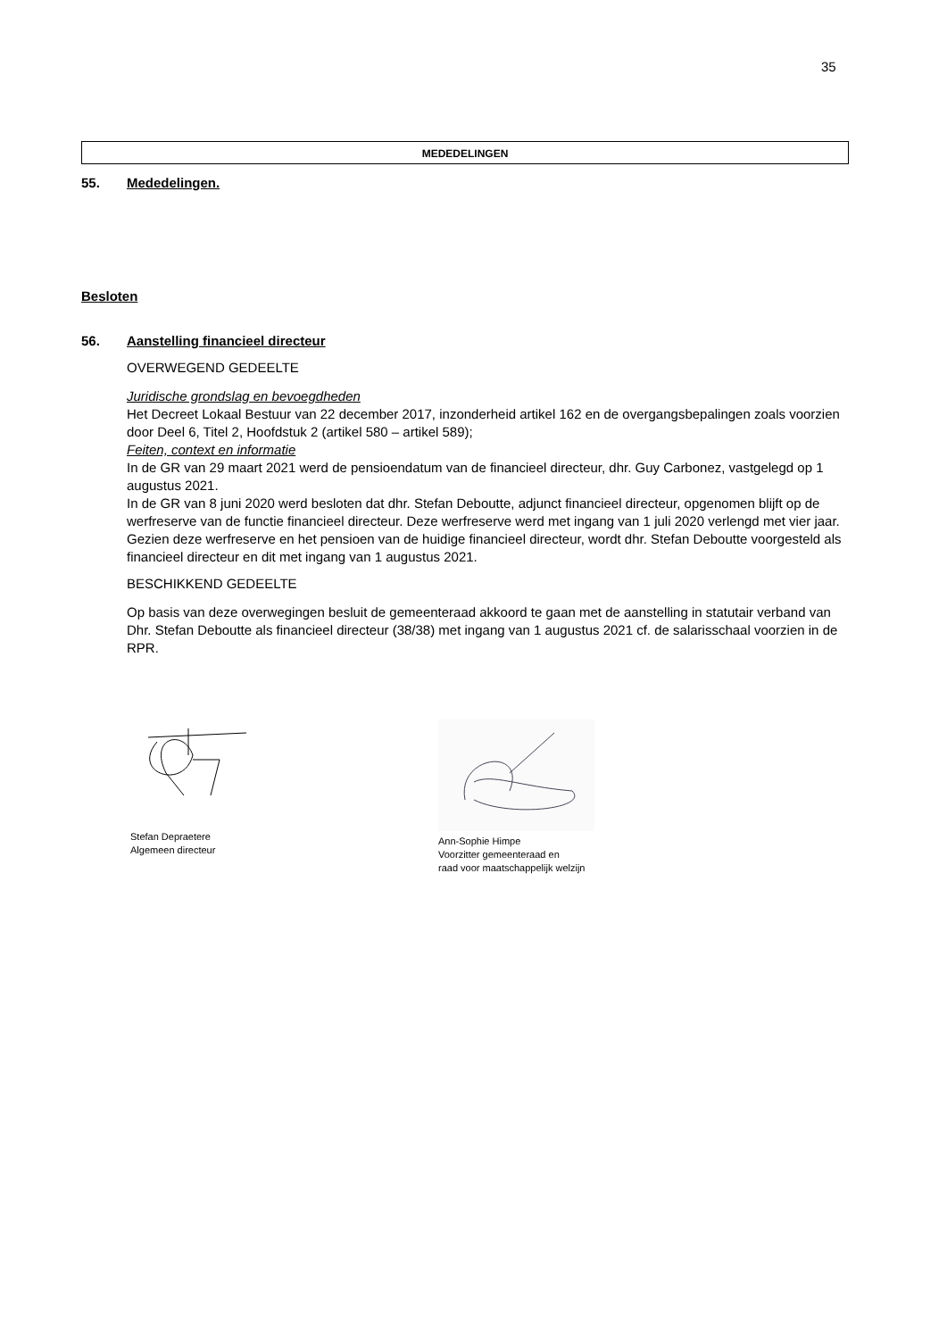35
MEDEDELINGEN
55. Mededelingen.
Besloten
56. Aanstelling financieel directeur
OVERWEGEND GEDEELTE
Juridische grondslag en bevoegdheden
Het Decreet Lokaal Bestuur van 22 december 2017, inzonderheid artikel 162 en de overgangsbepalingen zoals voorzien door Deel 6, Titel 2, Hoofdstuk 2 (artikel 580 – artikel 589);
Feiten, context en informatie
In de GR van 29 maart 2021 werd de pensioendatum van de financieel directeur, dhr. Guy Carbonez, vastgelegd op 1 augustus 2021.
In de GR van 8 juni 2020 werd besloten dat dhr. Stefan Deboutte, adjunct financieel directeur, opgenomen blijft op de werfreserve van de functie financieel directeur. Deze werfreserve werd met ingang van 1 juli 2020 verlengd met vier jaar.
Gezien deze werfreserve en het pensioen van de huidige financieel directeur, wordt dhr. Stefan Deboutte voorgesteld als financieel directeur en dit met ingang van 1 augustus 2021.
BESCHIKKEND GEDEELTE
Op basis van deze overwegingen besluit de gemeenteraad akkoord te gaan met de aanstelling in statutair verband van Dhr. Stefan Deboutte als financieel directeur (38/38) met ingang van 1 augustus 2021 cf. de salarisschaal voorzien in de RPR.
Stefan Depraetere
Algemeen directeur
Ann-Sophie Himpe
Voorzitter gemeenteraad en
raad voor maatschappelijk welzijn